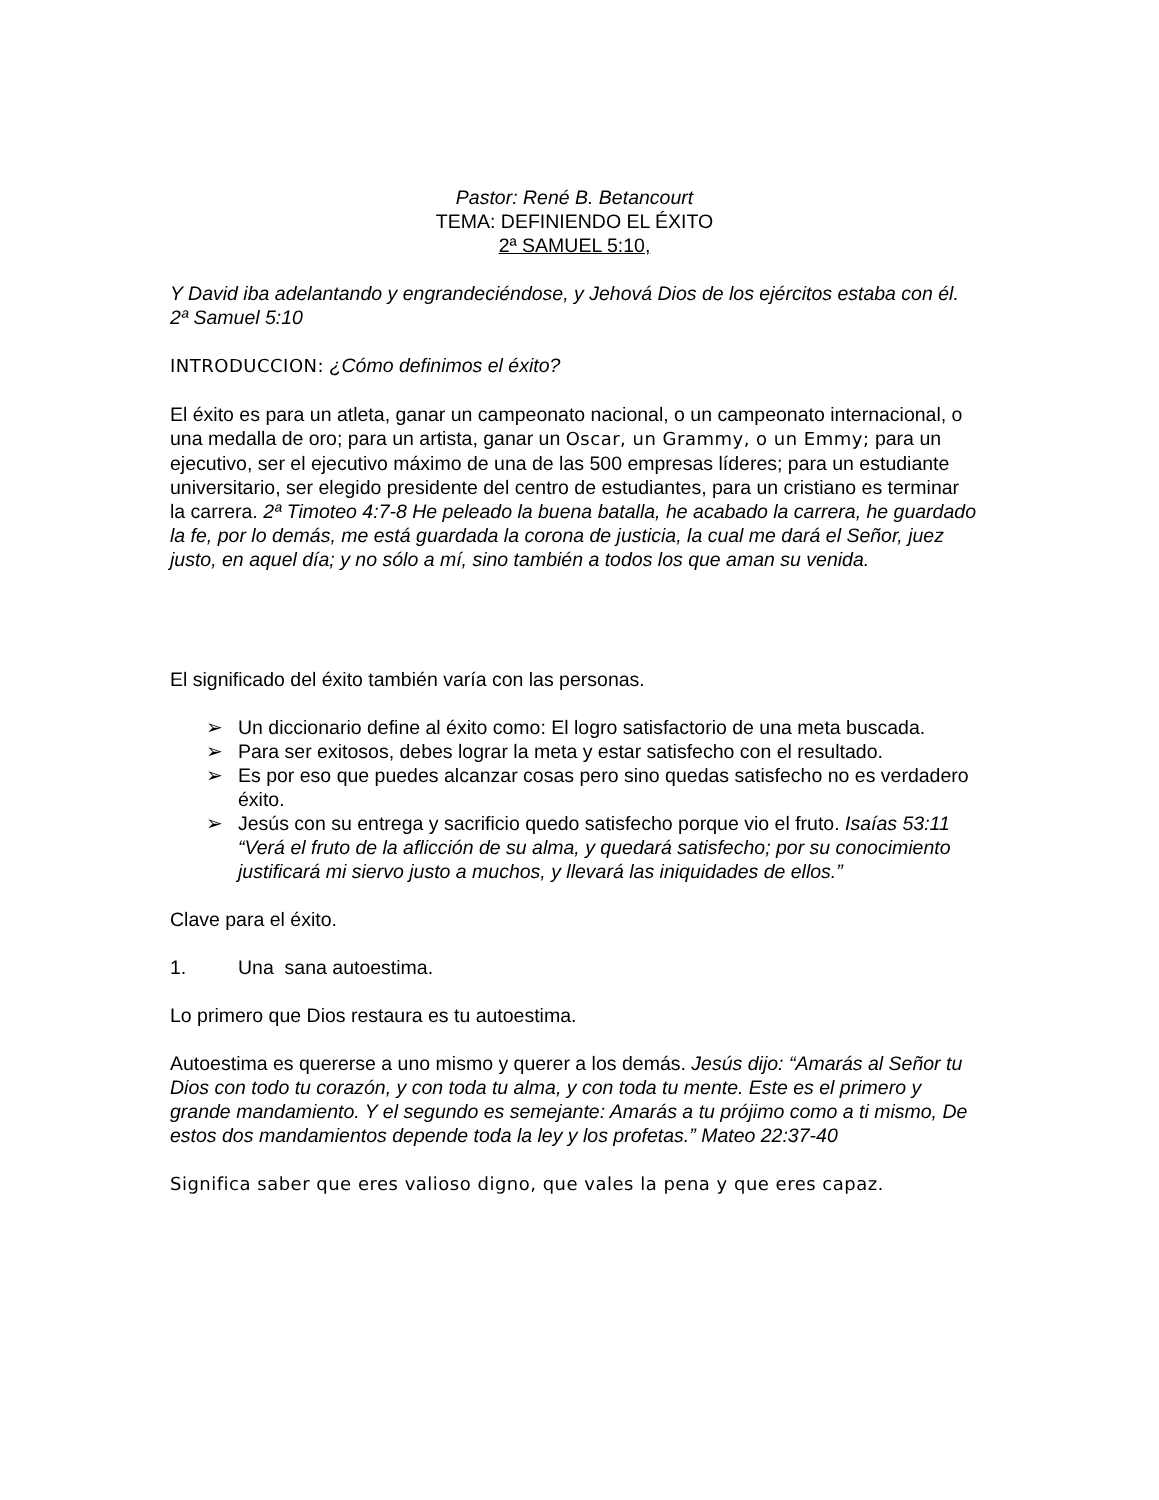Pastor: René B. Betancourt
TEMA: DEFINIENDO EL ÉXITO
2ª SAMUEL 5:10,
Y David iba adelantando y engrandeciéndose, y Jehová Dios de los ejércitos estaba con él. 2ª Samuel 5:10
INTRODUCCION: ¿Cómo definimos el éxito?
El éxito es para un atleta, ganar un campeonato nacional, o un campeonato internacional, o una medalla de oro; para un artista, ganar un Oscar, un Grammy, o un Emmy; para un ejecutivo, ser el ejecutivo máximo de una de las 500 empresas líderes; para un estudiante universitario, ser elegido presidente del centro de estudiantes, para un cristiano es terminar la carrera. 2ª Timoteo 4:7-8 He peleado la buena batalla, he acabado la carrera, he guardado la fe, por lo demás, me está guardada la corona de justicia, la cual me dará el Señor, juez justo, en aquel día; y no sólo a mí, sino también a todos los que aman su venida.
El significado del éxito también varía con las personas.
➢ Un diccionario define al éxito como: El logro satisfactorio de una meta buscada.
➢ Para ser exitosos, debes lograr la meta y estar satisfecho con el resultado.
➢ Es por eso que puedes alcanzar cosas pero sino quedas satisfecho no es verdadero éxito.
➢ Jesús con su entrega y sacrificio quedo satisfecho porque vio el fruto. Isaías 53:11 “Verá el fruto de la aflicción de su alma, y quedará satisfecho; por su conocimiento justificará mi siervo justo a muchos, y llevará las iniquidades de ellos.”
Clave para el éxito.
1. Una sana autoestima.
Lo primero que Dios restaura es tu autoestima.
Autoestima es quererse a uno mismo y querer a los demás. Jesús dijo: “Amarás al Señor tu Dios con todo tu corazón, y con toda tu alma, y con toda tu mente. Este es el primero y grande mandamiento. Y el segundo es semejante: Amarás a tu prójimo como a ti mismo, De estos dos mandamientos depende toda la ley y los profetas.” Mateo 22:37-40
Significa saber que eres valioso digno, que vales la pena y que eres capaz.